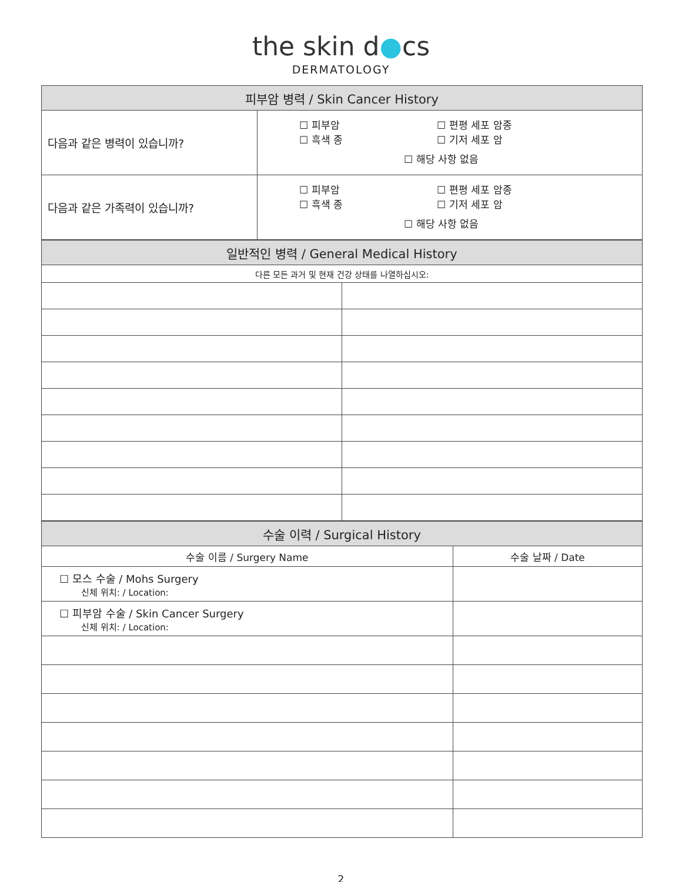the skin d●cs
DERMATOLOGY
| 피부암 병력 / Skin Cancer History | |
| --- | --- |
| 다음과 같은 병력이 있습니까? | ☐ 피부암 ☐ 흑색 종 ☐ 편평 세포 암종 ☐ 기저 세포 암 ☐ 해당 사항 없음 |
| 다음과 같은 가족력이 있습니까? | ☐ 피부암 ☐ 흑색 종 ☐ 편평 세포 암종 ☐ 기저 세포 암 ☐ 해당 사항 없음 |
| 일반적인 병력 / General Medical History | |
| --- | --- |
| 다른 모든 과거 및 현재 건강 상태를 나열하십시오: | |
| 수술 이력 / Surgical History | |
| --- | --- |
| 수술 이름 / Surgery Name | 수술 날짜 / Date |
| ☐ 모스 수술 / Mohs Surgery 신체 위치: / Location: | |
| ☐ 피부암 수술 / Skin Cancer Surgery 신체 위치: / Location: | |
2